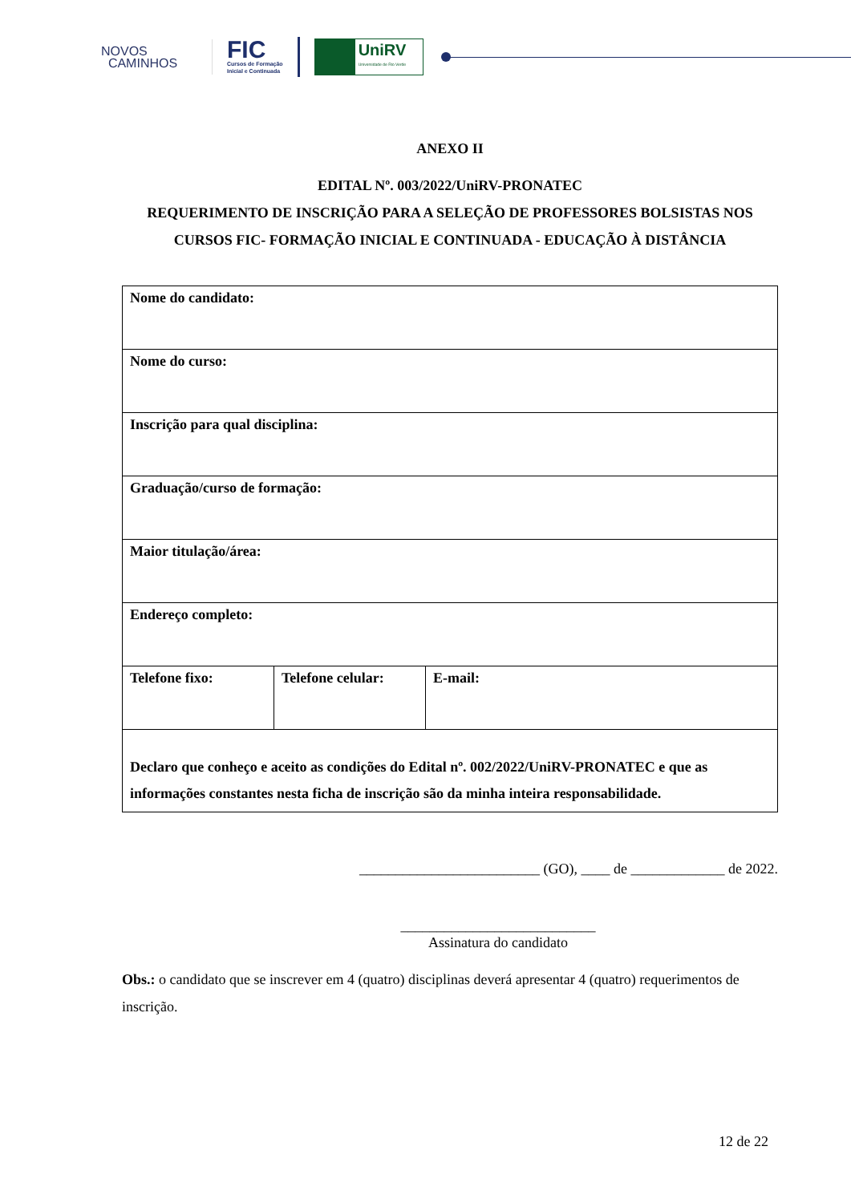NOVOS
CAMINHOS
FIC
Cursos de Formação
Inicial e Continuada
UniRV
Universidade de Rio Verde
ANEXO II
EDITAL Nº. 003/2022/UniRV-PRONATEC
REQUERIMENTO DE INSCRIÇÃO PARA A SELEÇÃO DE PROFESSORES BOLSISTAS NOS CURSOS FIC- FORMAÇÃO INICIAL E CONTINUADA - EDUCAÇÃO À DISTÂNCIA
| Nome do candidato: | | |
| Nome do curso: | | |
| Inscrição para qual disciplina: | | |
| Graduação/curso de formação: | | |
| Maior titulação/área: | | |
| Endereço completo: | | |
| Telefone fixo: | Telefone celular: | E-mail: |
| Declaro que conheço e aceito as condições do Edital nº. 002/2022/UniRV-PRONATEC e que as informações constantes nesta ficha de inscrição são da minha inteira responsabilidade. | | |
_________________________ (GO), ____ de _____________ de 2022.
___________________________
Assinatura do candidato
Obs.: o candidato que se inscrever em 4 (quatro) disciplinas deverá apresentar 4 (quatro) requerimentos de inscrição.
12 de 22